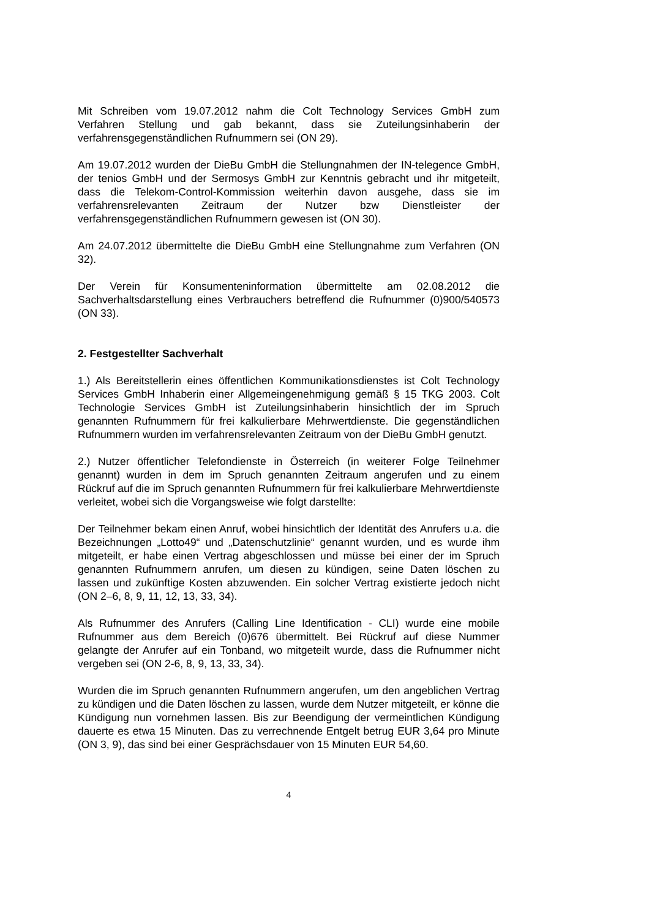Mit Schreiben vom 19.07.2012 nahm die Colt Technology Services GmbH zum Verfahren Stellung und gab bekannt, dass sie Zuteilungsinhaberin der verfahrensgegenständlichen Rufnummern sei (ON 29).
Am 19.07.2012 wurden der DieBu GmbH die Stellungnahmen der IN-telegence GmbH, der tenios GmbH und der Sermosys GmbH zur Kenntnis gebracht und ihr mitgeteilt, dass die Telekom-Control-Kommission weiterhin davon ausgehe, dass sie im verfahrensrelevanten Zeitraum der Nutzer bzw Dienstleister der verfahrensgegenständlichen Rufnummern gewesen ist (ON 30).
Am 24.07.2012 übermittelte die DieBu GmbH eine Stellungnahme zum Verfahren (ON 32).
Der Verein für Konsumenteninformation übermittelte am 02.08.2012 die Sachverhaltsdarstellung eines Verbrauchers betreffend die Rufnummer (0)900/540573 (ON 33).
2. Festgestellter Sachverhalt
1.) Als Bereitstellerin eines öffentlichen Kommunikationsdienstes ist Colt Technology Services GmbH Inhaberin einer Allgemeingenehmigung gemäß § 15 TKG 2003. Colt Technologie Services GmbH ist Zuteilungsinhaberin hinsichtlich der im Spruch genannten Rufnummern für frei kalkulierbare Mehrwertdienste. Die gegenständlichen Rufnummern wurden im verfahrensrelevanten Zeitraum von der DieBu GmbH genutzt.
2.) Nutzer öffentlicher Telefondienste in Österreich (in weiterer Folge Teilnehmer genannt) wurden in dem im Spruch genannten Zeitraum angerufen und zu einem Rückruf auf die im Spruch genannten Rufnummern für frei kalkulierbare Mehrwertdienste verleitet, wobei sich die Vorgangsweise wie folgt darstellte:
Der Teilnehmer bekam einen Anruf, wobei hinsichtlich der Identität des Anrufers u.a. die Bezeichnungen „Lotto49“ und „Datenschutzlinie“ genannt wurden, und es wurde ihm mitgeteilt, er habe einen Vertrag abgeschlossen und müsse bei einer der im Spruch genannten Rufnummern anrufen, um diesen zu kündigen, seine Daten löschen zu lassen und zukünftige Kosten abzuwenden. Ein solcher Vertrag existierte jedoch nicht (ON 2–6, 8, 9, 11, 12, 13, 33, 34).
Als Rufnummer des Anrufers (Calling Line Identification - CLI) wurde eine mobile Rufnummer aus dem Bereich (0)676 übermittelt. Bei Rückruf auf diese Nummer gelangte der Anrufer auf ein Tonband, wo mitgeteilt wurde, dass die Rufnummer nicht vergeben sei (ON 2-6, 8, 9, 13, 33, 34).
Wurden die im Spruch genannten Rufnummern angerufen, um den angeblichen Vertrag zu kündigen und die Daten löschen zu lassen, wurde dem Nutzer mitgeteilt, er könne die Kündigung nun vornehmen lassen. Bis zur Beendigung der vermeintlichen Kündigung dauerte es etwa 15 Minuten. Das zu verrechnende Entgelt betrug EUR 3,64 pro Minute (ON 3, 9), das sind bei einer Gesprächsdauer von 15 Minuten EUR 54,60.
4